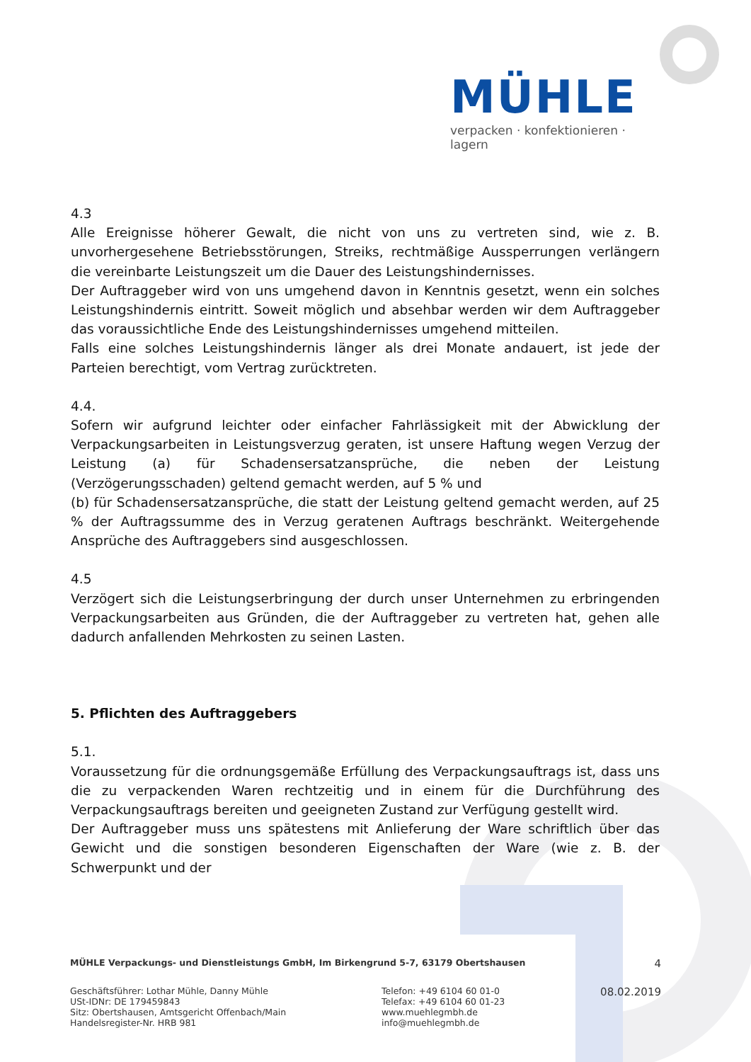MÜHLE
verpacken · konfektionieren · lagern
4.3
Alle Ereignisse höherer Gewalt, die nicht von uns zu vertreten sind, wie z. B. unvorhergesehene Betriebsstörungen, Streiks, rechtmäßige Aussperrungen verlängern die vereinbarte Leistungszeit um die Dauer des Leistungshindernisses.
Der Auftraggeber wird von uns umgehend davon in Kenntnis gesetzt, wenn ein solches Leistungshindernis eintritt. Soweit möglich und absehbar werden wir dem Auftraggeber das voraussichtliche Ende des Leistungshindernisses umgehend mitteilen.
Falls eine solches Leistungshindernis länger als drei Monate andauert, ist jede der Parteien berechtigt, vom Vertrag zurücktreten.
4.4.
Sofern wir aufgrund leichter oder einfacher Fahrlässigkeit mit der Abwicklung der Verpackungsarbeiten in Leistungsverzug geraten, ist unsere Haftung wegen Verzug der Leistung (a) für Schadensersatzansprüche, die neben der Leistung (Verzögerungsschaden) geltend gemacht werden, auf 5 % und
(b) für Schadensersatzansprüche, die statt der Leistung geltend gemacht werden, auf 25 % der Auftragssumme des in Verzug geratenen Auftrags beschränkt. Weitergehende Ansprüche des Auftraggebers sind ausgeschlossen.
4.5
Verzögert sich die Leistungserbringung der durch unser Unternehmen zu erbringenden Verpackungsarbeiten aus Gründen, die der Auftraggeber zu vertreten hat, gehen alle dadurch anfallenden Mehrkosten zu seinen Lasten.
5. Pflichten des Auftraggebers
5.1.
Voraussetzung für die ordnungsgemäße Erfüllung des Verpackungsauftrags ist, dass uns die zu verpackenden Waren rechtzeitig und in einem für die Durchführung des Verpackungsauftrags bereiten und geeigneten Zustand zur Verfügung gestellt wird.
Der Auftraggeber muss uns spätestens mit Anlieferung der Ware schriftlich über das Gewicht und die sonstigen besonderen Eigenschaften der Ware (wie z. B. der Schwerpunkt und der
MÜHLE Verpackungs- und Dienstleistungs GmbH, Im Birkengrund 5-7, 63179 Obertshausen 4
Geschäftsführer: Lothar Mühle, Danny Mühle
USt-IDNr: DE 179459843
Sitz: Obertshausen, Amtsgericht Offenbach/Main
Handelsregister-Nr. HRB 981
Telefon: +49 6104 60 01-0
Telefax: +49 6104 60 01-23
www.muehlegmbh.de
info@muehlegmbh.de
08.02.2019